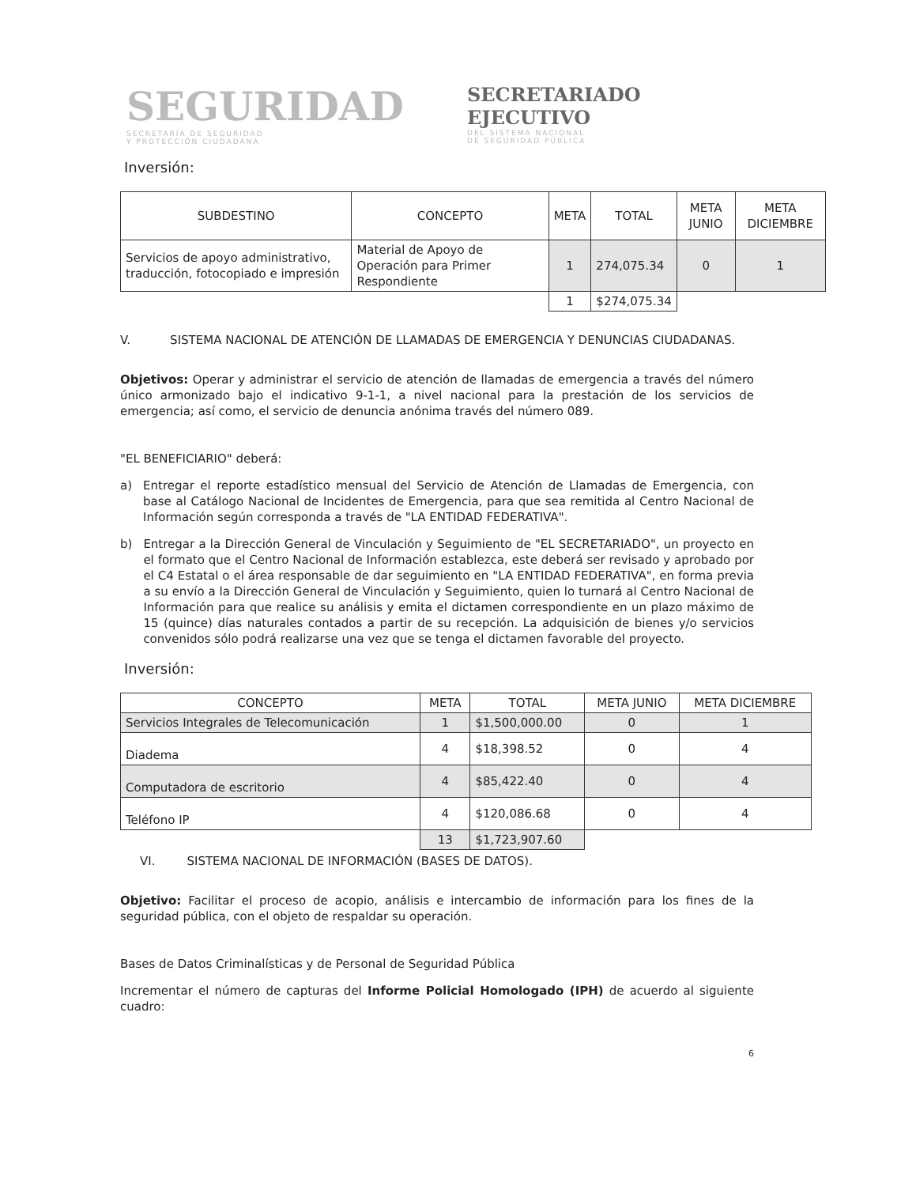SEGURIDAD
SECRETARÍA DE SEGURIDAD
Y PROTECCIÓN CIUDADANA
SECRETARIADO
EJECUTIVO
DEL SISTEMA NACIONAL
DE SEGURIDAD PÚBLICA
Inversión:
| SUBDESTINO | CONCEPTO | META | TOTAL | META JUNIO | META DICIEMBRE |
| --- | --- | --- | --- | --- | --- |
| Servicios de apoyo administrativo, traducción, fotocopiado e impresión | Material de Apoyo de Operación para Primer Respondiente | 1 | 274,075.34 | 0 | 1 |
| | | 1 | $274,075.34 | | |
V. SISTEMA NACIONAL DE ATENCIÓN DE LLAMADAS DE EMERGENCIA Y DENUNCIAS CIUDADANAS.
Objetivos: Operar y administrar el servicio de atención de llamadas de emergencia a través del número único armonizado bajo el indicativo 9-1-1, a nivel nacional para la prestación de los servicios de emergencia; así como, el servicio de denuncia anónima través del número 089.
"EL BENEFICIARIO" deberá:
a) Entregar el reporte estadístico mensual del Servicio de Atención de Llamadas de Emergencia, con base al Catálogo Nacional de Incidentes de Emergencia, para que sea remitida al Centro Nacional de Información según corresponda a través de "LA ENTIDAD FEDERATIVA".
b) Entregar a la Dirección General de Vinculación y Seguimiento de "EL SECRETARIADO", un proyecto en el formato que el Centro Nacional de Información establezca, este deberá ser revisado y aprobado por el C4 Estatal o el área responsable de dar seguimiento en "LA ENTIDAD FEDERATIVA", en forma previa a su envío a la Dirección General de Vinculación y Seguimiento, quien lo turnará al Centro Nacional de Información para que realice su análisis y emita el dictamen correspondiente en un plazo máximo de 15 (quince) días naturales contados a partir de su recepción. La adquisición de bienes y/o servicios convenidos sólo podrá realizarse una vez que se tenga el dictamen favorable del proyecto.
Inversión:
| CONCEPTO | META | TOTAL | META JUNIO | META DICIEMBRE |
| --- | --- | --- | --- | --- |
| Servicios Integrales de Telecomunicación | 1 | $1,500,000.00 | 0 | 1 |
| Diadema | 4 | $18,398.52 | 0 | 4 |
| Computadora de escritorio | 4 | $85,422.40 | 0 | 4 |
| Teléfono IP | 4 | $120,086.68 | 0 | 4 |
| | 13 | $1,723,907.60 | | |
VI. SISTEMA NACIONAL DE INFORMACIÓN (BASES DE DATOS).
Objetivo: Facilitar el proceso de acopio, análisis e intercambio de información para los fines de la seguridad pública, con el objeto de respaldar su operación.
Bases de Datos Criminalísticas y de Personal de Seguridad Pública
Incrementar el número de capturas del Informe Policial Homologado (IPH) de acuerdo al siguiente cuadro:
6